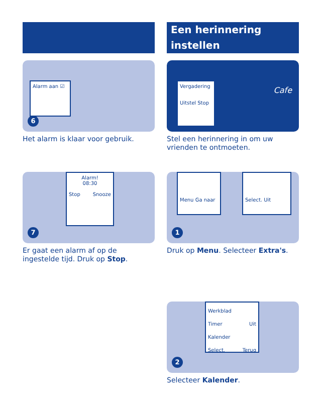Alarm aan ☑
6
Het alarm is klaar voor gebruik.
Alarm!
08:30
Stop Snooze
7
Er gaat een alarm af op de ingestelde tijd. Druk op Stop.
Een herinnering instellen
Vergadering
Uitstel Stop
Cafe
Stel een herinnering in om uw vrienden te ontmoeten.
Menu Ga naar
Select. Uit
1
Druk op Menu. Selecteer Extra's.
Werkblad
Timer Uit
Kalender
Select. Terug
2
Selecteer Kalender.